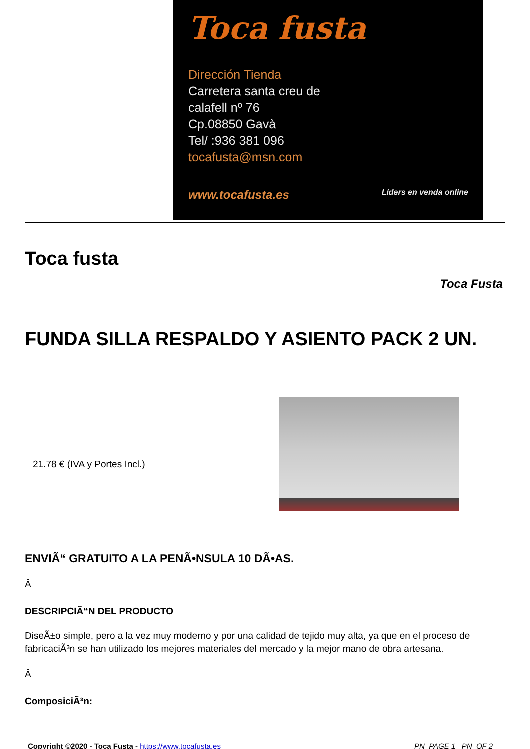Toca fusta
Dirección Tienda
Carretera santa creu de
calafell nº 76
Cp.08850 Gavà
Tel/ :936 381 096
tocafusta@msn.com
www.tocafusta.es Líders en venda online
Toca fusta
Toca Fusta
FUNDA SILLA RESPALDO Y ASIENTO PACK 2 UN.
21.78 € (IVA y Portes Incl.)
ENVIÃ“ GRATUITO A LA PENÃ•NSULA 10 DÃ•AS.
Â
DESCRIPCIÃ“N DEL PRODUCTO
DiseÃ±o simple, pero a la vez muy moderno y por una calidad de tejido muy alta, ya que en el proceso de fabricaciÃ³n se han utilizado los mejores materiales del mercado y la mejor mano de obra artesana.
Â
ComposiciÃ³n:
Copyright ©2020 - Toca Fusta - https://www.tocafusta.es _PN_PAGE 1 _PN_OF 2